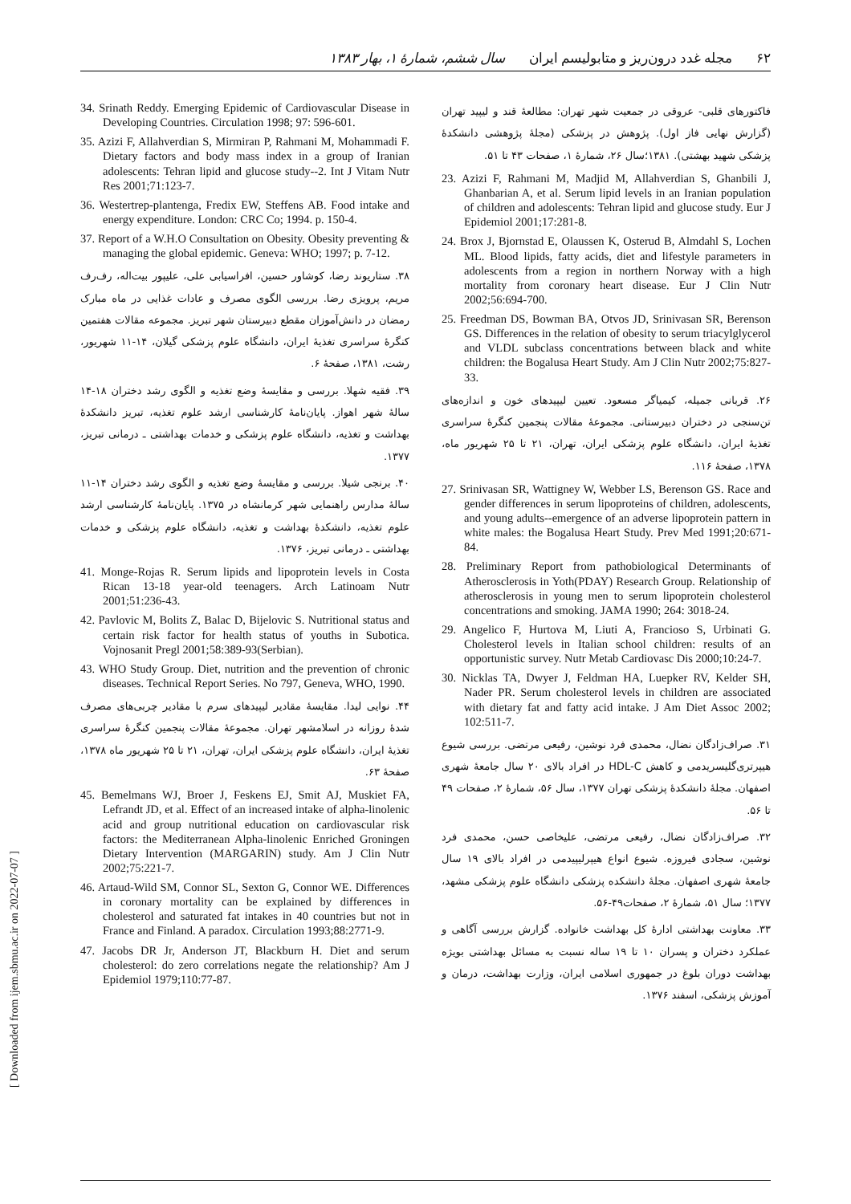۶۲ مجله غدد درون‌ریز و متابولیسم ایران سال ششم، شمارهٔ ۱، بهار ۱۳۸۳
فاکتورهای قلبی- عروقی در جمعیت شهر تهران: مطالعهٔ قند و لیپید تهران (گزارش نهایی فاز اول). پژوهش در پزشکی (مجلهٔ پژوهشی دانشکدهٔ پزشکی شهید بهشتی). ۱۳۸۱؛سال ۲۶، شمارهٔ ۱، صفحات ۴۳ تا ۵۱.
23. Azizi F, Rahmani M, Madjid M, Allahverdian S, Ghanbili J, Ghanbarian A, et al. Serum lipid levels in an Iranian population of children and adolescents: Tehran lipid and glucose study. Eur J Epidemiol 2001;17:281-8.
24. Brox J, Bjornstad E, Olaussen K, Osterud B, Almdahl S, Lochen ML. Blood lipids, fatty acids, diet and lifestyle parameters in adolescents from a region in northern Norway with a high mortality from coronary heart disease. Eur J Clin Nutr 2002;56:694-700.
25. Freedman DS, Bowman BA, Otvos JD, Srinivasan SR, Berenson GS. Differences in the relation of obesity to serum triacylglycerol and VLDL subclass concentrations between black and white children: the Bogalusa Heart Study. Am J Clin Nutr 2002;75:827-33.
۲۶. قربانی جمیله، کیمیاگر مسعود. تعیین لیپیدهای خون و اندازه‌های تن‌سنجی در دختران دبیرستانی. مجموعهٔ مقالات پنجمین کنگرهٔ سراسری تغذیهٔ ایران، دانشگاه علوم پزشکی ایران، تهران، ۲۱ تا ۲۵ شهریور ماه، ۱۳۷۸، صفحهٔ ۱۱۶.
27. Srinivasan SR, Wattigney W, Webber LS, Berenson GS. Race and gender differences in serum lipoproteins of children, adolescents, and young adults--emergence of an adverse lipoprotein pattern in white males: the Bogalusa Heart Study. Prev Med 1991;20:671-84.
28. Preliminary Report from pathobiological Determinants of Atherosclerosis in Yoth(PDAY) Research Group. Relationship of atherosclerosis in young men to serum lipoprotein cholesterol concentrations and smoking. JAMA 1990; 264: 3018-24.
29. Angelico F, Hurtova M, Liuti A, Francioso S, Urbinati G. Cholesterol levels in Italian school children: results of an opportunistic survey. Nutr Metab Cardiovasc Dis 2000;10:24-7.
30. Nicklas TA, Dwyer J, Feldman HA, Luepker RV, Kelder SH, Nader PR. Serum cholesterol levels in children are associated with dietary fat and fatty acid intake. J Am Diet Assoc 2002; 102:511-7.
۳۱. صراف‌زادگان نضال، محمدی فرد نوشین، رفیعی مرتضی. بررسی شیوع هیپرتری‌گلیسریدمی و کاهش HDL-C در افراد بالای ۲۰ سال جامعهٔ شهری اصفهان. مجلهٔ دانشکدهٔ پزشکی تهران ۱۳۷۷، سال ۵۶، شمارهٔ ۲، صفحات ۴۹ تا ۵۶.
۳۲. صراف‌زادگان نضال، رفیعی مرتضی، علیخاصی حسن، محمدی فرد نوشین، سجادی فیروزه. شیوع انواع هیپرلیپیدمی در افراد بالای ۱۹ سال جامعهٔ شهری اصفهان. مجلهٔ دانشکده پزشکی دانشگاه علوم پزشکی مشهد، ۱۳۷۷؛ سال ۵۱، شمارهٔ ۲، صفحات۴۹-۵۶.
۳۳. معاونت بهداشتی ادارهٔ کل بهداشت خانواده. گزارش بررسی آگاهی و عملکرد دختران و پسران ۱۰ تا ۱۹ ساله نسبت به مسائل بهداشتی بویژه بهداشت دوران بلوغ در جمهوری اسلامی ایران، وزارت بهداشت، درمان و آموزش پزشکی، اسفند ۱۳۷۶.
34. Srinath Reddy. Emerging Epidemic of Cardiovascular Disease in Developing Countries. Circulation 1998; 97: 596-601.
35. Azizi F, Allahverdian S, Mirmiran P, Rahmani M, Mohammadi F. Dietary factors and body mass index in a group of Iranian adolescents: Tehran lipid and glucose study--2. Int J Vitam Nutr Res 2001;71:123-7.
36. Westertrep-plantenga, Fredix EW, Steffens AB. Food intake and energy expenditure. London: CRC Co; 1994. p. 150-4.
37. Report of a W.H.O Consultation on Obesity. Obesity preventing & managing the global epidemic. Geneva: WHO; 1997; p. 7-12.
۳۸. ستاریوند رضا، کوشاور حسین، افراسیابی علی، علیپور بیت‌اله، رف‌رف مریم، پرویزی رضا. بررسی الگوی مصرف و عادات غذایی در ماه مبارک رمضان در دانش‌آموزان مقطع دبیرستان شهر تبریز. مجموعه مقالات هفتمین کنگرهٔ سراسری تغذیهٔ ایران، دانشگاه علوم پزشکی گیلان، ۱۴-۱۱ شهریور، رشت، ۱۳۸۱، صفحهٔ ۶.
۳۹. فقیه شهلا. بررسی و مقایسهٔ وضع تغذیه و الگوی رشد دختران ۱۸-۱۴ سالهٔ شهر اهواز. پایان‌نامهٔ کارشناسی ارشد علوم تغذیه، تبریز دانشکدهٔ بهداشت و تغذیه، دانشگاه علوم پزشکی و خدمات بهداشتی ـ درمانی تبریز، ۱۳۷۷.
۴۰. برنجی شیلا. بررسی و مقایسهٔ وضع تغذیه و الگوی رشد دختران ۱۴-۱۱ سالهٔ مدارس راهنمایی شهر کرمانشاه در ۱۳۷۵. پایان‌نامهٔ کارشناسی ارشد علوم تغذیه، دانشکدهٔ بهداشت و تغذیه، دانشگاه علوم پزشکی و خدمات بهداشتی ـ درمانی تبریز، ۱۳۷۶.
41. Monge-Rojas R. Serum lipids and lipoprotein levels in Costa Rican 13-18 year-old teenagers. Arch Latinoam Nutr 2001;51:236-43.
42. Pavlovic M, Bolits Z, Balac D, Bijelovic S. Nutritional status and certain risk factor for health status of youths in Subotica. Vojnosanit Pregl 2001;58:389-93(Serbian).
43. WHO Study Group. Diet, nutrition and the prevention of chronic diseases. Technical Report Series. No 797, Geneva, WHO, 1990.
۴۴. نوایی لیدا. مقایسهٔ مقادیر لیپیدهای سرم با مقادیر چربی‌های مصرف شدهٔ روزانه در اسلامشهر تهران. مجموعهٔ مقالات پنجمین کنگرهٔ سراسری تغذیهٔ ایران، دانشگاه علوم پزشکی ایران، تهران، ۲۱ تا ۲۵ شهریور ماه ۱۳۷۸، صفحهٔ ۶۳.
45. Bemelmans WJ, Broer J, Feskens EJ, Smit AJ, Muskiet FA, Lefrandt JD, et al. Effect of an increased intake of alpha-linolenic acid and group nutritional education on cardiovascular risk factors: the Mediterranean Alpha-linolenic Enriched Groningen Dietary Intervention (MARGARIN) study. Am J Clin Nutr 2002;75:221-7.
46. Artaud-Wild SM, Connor SL, Sexton G, Connor WE. Differences in coronary mortality can be explained by differences in cholesterol and saturated fat intakes in 40 countries but not in France and Finland. A paradox. Circulation 1993;88:2771-9.
47. Jacobs DR Jr, Anderson JT, Blackburn H. Diet and serum cholesterol: do zero correlations negate the relationship? Am J Epidemiol 1979;110:77-87.
[ Downloaded from ijem.sbmu.ac.ir on 2022-07-07 ]